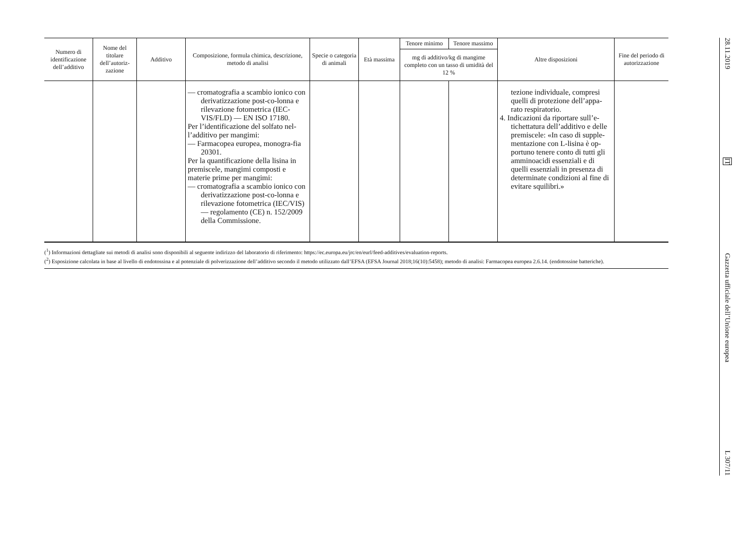| Numero di identificazione dell’additivo | Nome del titolare dell’autoriz-zazione | Additivo | Composizione, formula chimica, descrizione, metodo di analisi | Specie o categoria di animali | Età massima | Tenore minimo | Tenore massimo | Altre disposizioni | Fine del periodo di autorizzazione |
| --- | --- | --- | --- | --- | --- | --- | --- | --- | --- |
| | | | | | | mg di additivo/kg di mangime completo con un tasso di umidità del 12 % | | | |
| | | | — cromatografia a scambio ionico con derivatizzazione post-co-lonna e rilevazione fotometrica (IEC-VIS/FLD) — EN ISO 17180. Per l’identificazione del solfato nel-l’additivo per mangimi: — Farmacopea europea, monogra-fia 20301. Per la quantificazione della lisina in premiscele, mangimi composti e materie prime per mangimi: — cromatografia a scambio ionico con derivatizzazione post-co-lonna e rilevazione fotometrica (IEC/VIS) — regolamento (CE) n. 152/2009 della Commissione. | | | | | tezione individuale, compresi quelli di protezione dell’appa-rato respiratorio. 4. Indicazioni da riportare sull’e-tichettatura dell’additivo e delle premiscele: «In caso di supple-mentazione con L-lisina è op-portuno tenere conto di tutti gli amminoacidi essenziali e di quelli essenziali in presenza di determinate condizioni al fine di evitare squilibri.» | |
(<sup>1</sup>) Informazioni dettagliate sui metodi di analisi sono disponibili al seguente indirizzo del laboratorio di riferimento: https://ec.europa.eu/jrc/en/eurl/feed-additives/evaluation-reports.
(<sup>2</sup>) Esposizione calcolata in base al livello di endotossina e al potenziale di polverizzazione dell’additivo secondo il metodo utilizzato dall’EFSA (EFSA Journal 2018;16(10):5458); metodo di analisi: Farmacopea europea 2.6.14. (endotossine batteriche).
28.11.2019
IT
Gazzetta ufficiale dell’Unione europea
L 307/11